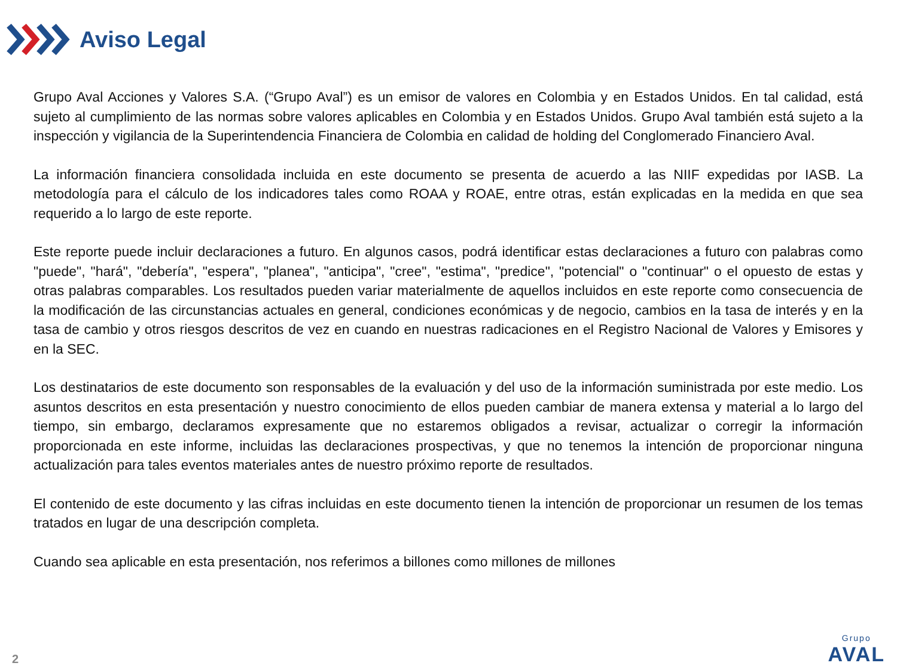Aviso Legal
Grupo Aval Acciones y Valores S.A. (“Grupo Aval”) es un emisor de valores en Colombia y en Estados Unidos. En tal calidad, está sujeto al cumplimiento de las normas sobre valores aplicables en Colombia y en Estados Unidos. Grupo Aval también está sujeto a la inspección y vigilancia de la Superintendencia Financiera de Colombia en calidad de holding del Conglomerado Financiero Aval.
La información financiera consolidada incluida en este documento se presenta de acuerdo a las NIIF expedidas por IASB. La metodología para el cálculo de los indicadores tales como ROAA y ROAE, entre otras, están explicadas en la medida en que sea requerido a lo largo de este reporte.
Este reporte puede incluir declaraciones a futuro. En algunos casos, podrá identificar estas declaraciones a futuro con palabras como "puede", "hará", "debería", "espera", "planea", "anticipa", "cree", "estima", "predice", "potencial" o "continuar" o el opuesto de estas y otras palabras comparables. Los resultados pueden variar materialmente de aquellos incluidos en este reporte como consecuencia de la modificación de las circunstancias actuales en general, condiciones económicas y de negocio, cambios en la tasa de interés y en la tasa de cambio y otros riesgos descritos de vez en cuando en nuestras radicaciones en el Registro Nacional de Valores y Emisores y en la SEC.
Los destinatarios de este documento son responsables de la evaluación y del uso de la información suministrada por este medio. Los asuntos descritos en esta presentación y nuestro conocimiento de ellos pueden cambiar de manera extensa y material a lo largo del tiempo, sin embargo, declaramos expresamente que no estaremos obligados a revisar, actualizar o corregir la información proporcionada en este informe, incluidas las declaraciones prospectivas, y que no tenemos la intención de proporcionar ninguna actualización para tales eventos materiales antes de nuestro próximo reporte de resultados.
El contenido de este documento y las cifras incluidas en este documento tienen la intención de proporcionar un resumen de los temas tratados en lugar de una descripción completa.
Cuando sea aplicable en esta presentación, nos referimos a billones como millones de millones
2
Grupo
AVAL